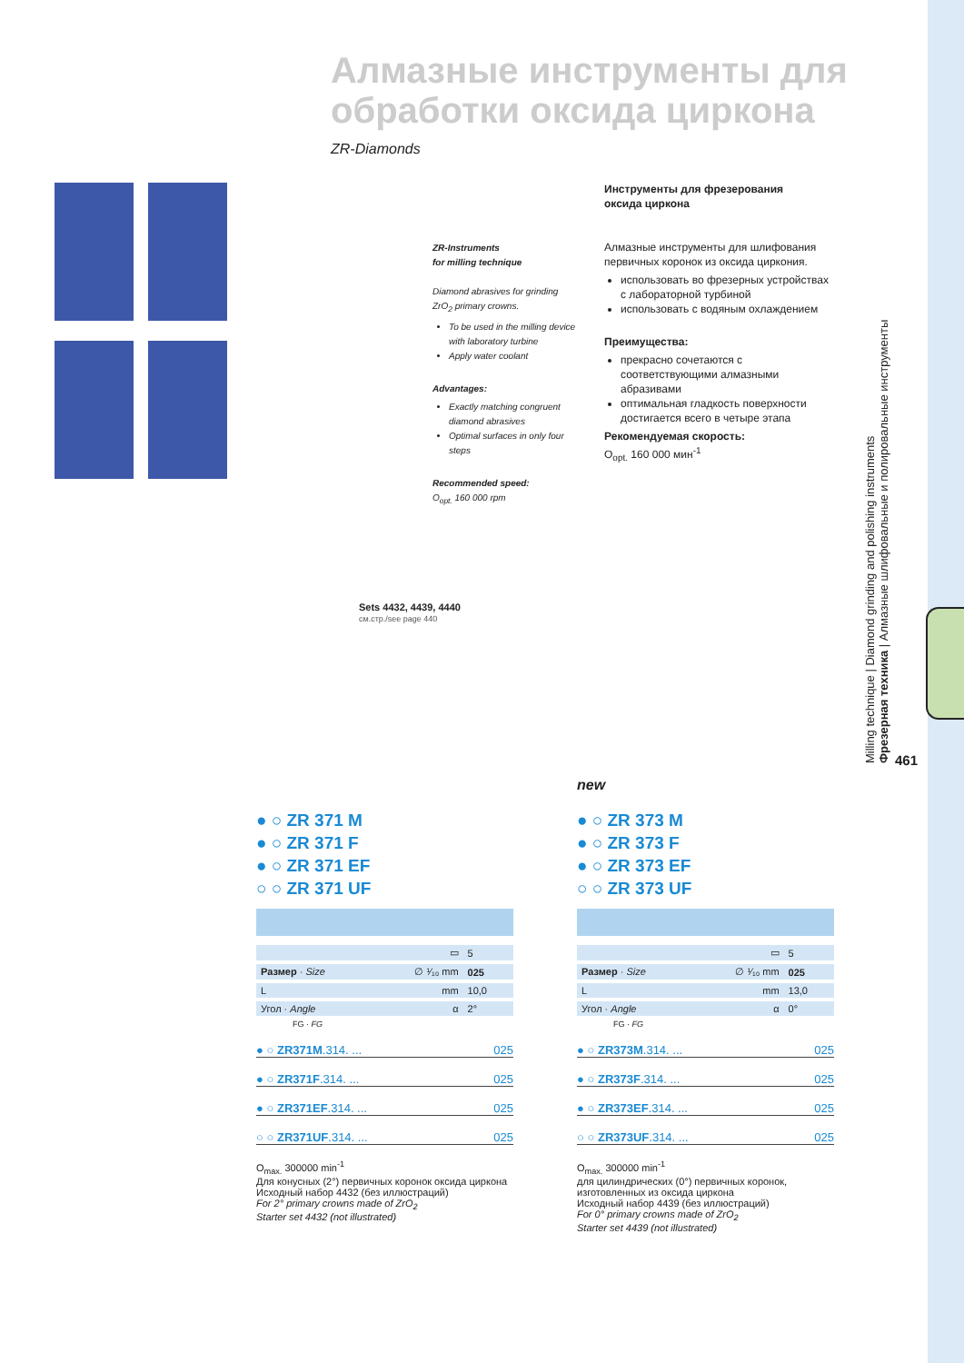Алмазные инструменты для
обработки оксида циркона
ZR-Diamonds
Sets 4432, 4439, 4440
см.стр./see page 440
ZR-Instruments
for milling technique
Diamond abrasives for grinding ZrO<sub>2</sub> primary crowns.
To be used in the milling device with laboratory turbine
Apply water coolant
Advantages:
Exactly matching congruent diamond abrasives
Optimal surfaces in only four steps
Recommended speed:
O<sub>opt.</sub> 160 000 rpm
Инструменты для фрезерования
оксида циркона
Алмазные инструменты для шлифования первичных коронок из оксида циркония.
использовать во фрезерных устройствах с лабораторной турбиной
использовать с водяным охлаждением
Преимущества:
прекрасно сочетаются с соответствующими алмазными абразивами
оптимальная гладкость поверхности достигается всего в четыре этапа
Рекомендуемая скорость:
O<sub>opt.</sub> 160 000 мин<sup>-1</sup>
Milling technique | Diamond grinding and polishing instruments
Фрезерная техника | Алмазные шлифовальные и полировальные инструменты
461
● ○ ZR 371 M
● ○ ZR 371 F
● ○ ZR 371 EF
○ ○ ZR 371 UF
| ▭ | 5 |
| Размер · Size ∅ ¹⁄₁₀ mm | 025 |
| L mm | 10,0 |
| Угол · Angle α | 2° |
FG · FG
● ○ ZR371M.314. ... 025
● ○ ZR371F.314. ... 025
● ○ ZR371EF.314. ... 025
○ ○ ZR371UF.314. ... 025
O<sub>max.</sub> 300000 min<sup>-1</sup>
Для конусных (2°) первичных коронок оксида циркона
Исходный набор 4432 (без иллюстраций)
For 2° primary crowns made of ZrO<sub>2</sub>
Starter set 4432 (not illustrated)
new
● ○ ZR 373 M
● ○ ZR 373 F
● ○ ZR 373 EF
○ ○ ZR 373 UF
| ▭ | 5 |
| Размер · Size ∅ ¹⁄₁₀ mm | 025 |
| L mm | 13,0 |
| Угол · Angle α | 0° |
FG · FG
● ○ ZR373M.314. ... 025
● ○ ZR373F.314. ... 025
● ○ ZR373EF.314. ... 025
○ ○ ZR373UF.314. ... 025
O<sub>max.</sub> 300000 min<sup>-1</sup>
для цилиндрических (0°) первичных коронок, изготовленных из оксида циркона
Исходный набор 4439 (без иллюстраций)
For 0° primary crowns made of ZrO<sub>2</sub>
Starter set 4439 (not illustrated)